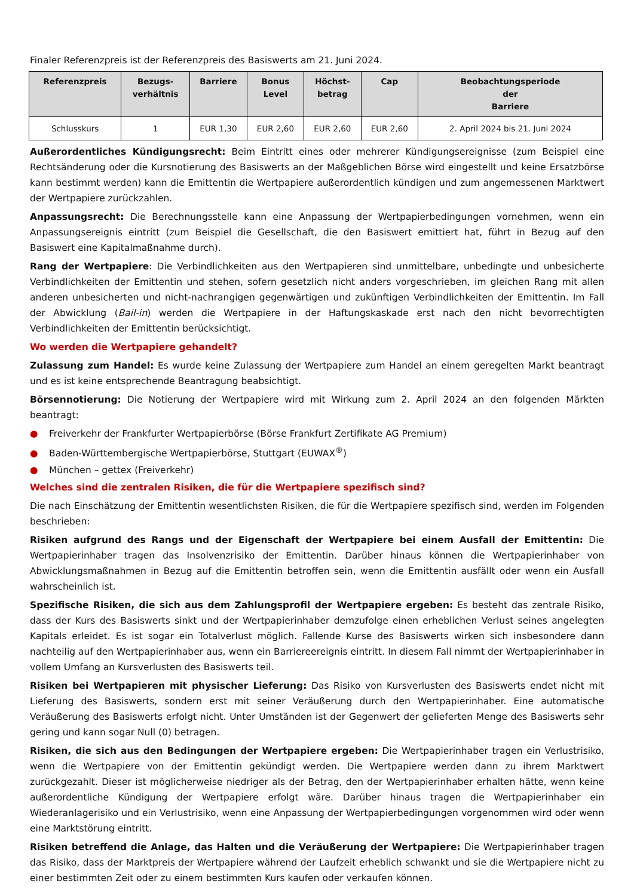Finaler Referenzpreis ist der Referenzpreis des Basiswerts am 21. Juni 2024.
| Referenzpreis | Bezugs- verhältnis | Barriere | Bonus Level | Höchst- betrag | Cap | Beobachtungsperiode der Barriere |
| --- | --- | --- | --- | --- | --- | --- |
| Schlusskurs | 1 | EUR 1,30 | EUR 2,60 | EUR 2,60 | EUR 2,60 | 2. April 2024 bis 21. Juni 2024 |
Außerordentliches Kündigungsrecht: Beim Eintritt eines oder mehrerer Kündigungsereignisse (zum Beispiel eine Rechtsänderung oder die Kursnotierung des Basiswerts an der Maßgeblichen Börse wird eingestellt und keine Ersatzbörse kann bestimmt werden) kann die Emittentin die Wertpapiere außerordentlich kündigen und zum angemessenen Marktwert der Wertpapiere zurückzahlen.
Anpassungsrecht: Die Berechnungsstelle kann eine Anpassung der Wertpapierbedingungen vornehmen, wenn ein Anpassungsereignis eintritt (zum Beispiel die Gesellschaft, die den Basiswert emittiert hat, führt in Bezug auf den Basiswert eine Kapitalmaßnahme durch).
Rang der Wertpapiere: Die Verbindlichkeiten aus den Wertpapieren sind unmittelbare, unbedingte und unbesicherte Verbindlichkeiten der Emittentin und stehen, sofern gesetzlich nicht anders vorgeschrieben, im gleichen Rang mit allen anderen unbesicherten und nicht-nachrangigen gegenwärtigen und zukünftigen Verbindlichkeiten der Emittentin. Im Fall der Abwicklung (Bail-in) werden die Wertpapiere in der Haftungskaskade erst nach den nicht bevorrechtigten Verbindlichkeiten der Emittentin berücksichtigt.
Wo werden die Wertpapiere gehandelt?
Zulassung zum Handel: Es wurde keine Zulassung der Wertpapiere zum Handel an einem geregelten Markt beantragt und es ist keine entsprechende Beantragung beabsichtigt.
Börsennotierung: Die Notierung der Wertpapiere wird mit Wirkung zum 2. April 2024 an den folgenden Märkten beantragt:
● Freiverkehr der Frankfurter Wertpapierbörse (Börse Frankfurt Zertifikate AG Premium)
● Baden-Württembergische Wertpapierbörse, Stuttgart (EUWAX<sup>®</sup>)
● München – gettex (Freiverkehr)
Welches sind die zentralen Risiken, die für die Wertpapiere spezifisch sind?
Die nach Einschätzung der Emittentin wesentlichsten Risiken, die für die Wertpapiere spezifisch sind, werden im Folgenden beschrieben:
Risiken aufgrund des Rangs und der Eigenschaft der Wertpapiere bei einem Ausfall der Emittentin: Die Wertpapierinhaber tragen das Insolvenzrisiko der Emittentin. Darüber hinaus können die Wertpapierinhaber von Abwicklungsmaßnahmen in Bezug auf die Emittentin betroffen sein, wenn die Emittentin ausfällt oder wenn ein Ausfall wahrscheinlich ist.
Spezifische Risiken, die sich aus dem Zahlungsprofil der Wertpapiere ergeben: Es besteht das zentrale Risiko, dass der Kurs des Basiswerts sinkt und der Wertpapierinhaber demzufolge einen erheblichen Verlust seines angelegten Kapitals erleidet. Es ist sogar ein Totalverlust möglich. Fallende Kurse des Basiswerts wirken sich insbesondere dann nachteilig auf den Wertpapierinhaber aus, wenn ein Barriereereignis eintritt. In diesem Fall nimmt der Wertpapierinhaber in vollem Umfang an Kursverlusten des Basiswerts teil.
Risiken bei Wertpapieren mit physischer Lieferung: Das Risiko von Kursverlusten des Basiswerts endet nicht mit Lieferung des Basiswerts, sondern erst mit seiner Veräußerung durch den Wertpapierinhaber. Eine automatische Veräußerung des Basiswerts erfolgt nicht. Unter Umständen ist der Gegenwert der gelieferten Menge des Basiswerts sehr gering und kann sogar Null (0) betragen.
Risiken, die sich aus den Bedingungen der Wertpapiere ergeben: Die Wertpapierinhaber tragen ein Verlustrisiko, wenn die Wertpapiere von der Emittentin gekündigt werden. Die Wertpapiere werden dann zu ihrem Marktwert zurückgezahlt. Dieser ist möglicherweise niedriger als der Betrag, den der Wertpapierinhaber erhalten hätte, wenn keine außerordentliche Kündigung der Wertpapiere erfolgt wäre. Darüber hinaus tragen die Wertpapierinhaber ein Wiederanlagerisiko und ein Verlustrisiko, wenn eine Anpassung der Wertpapierbedingungen vorgenommen wird oder wenn eine Marktstörung eintritt.
Risiken betreffend die Anlage, das Halten und die Veräußerung der Wertpapiere: Die Wertpapierinhaber tragen das Risiko, dass der Marktpreis der Wertpapiere während der Laufzeit erheblich schwankt und sie die Wertpapiere nicht zu einer bestimmten Zeit oder zu einem bestimmten Kurs kaufen oder verkaufen können.